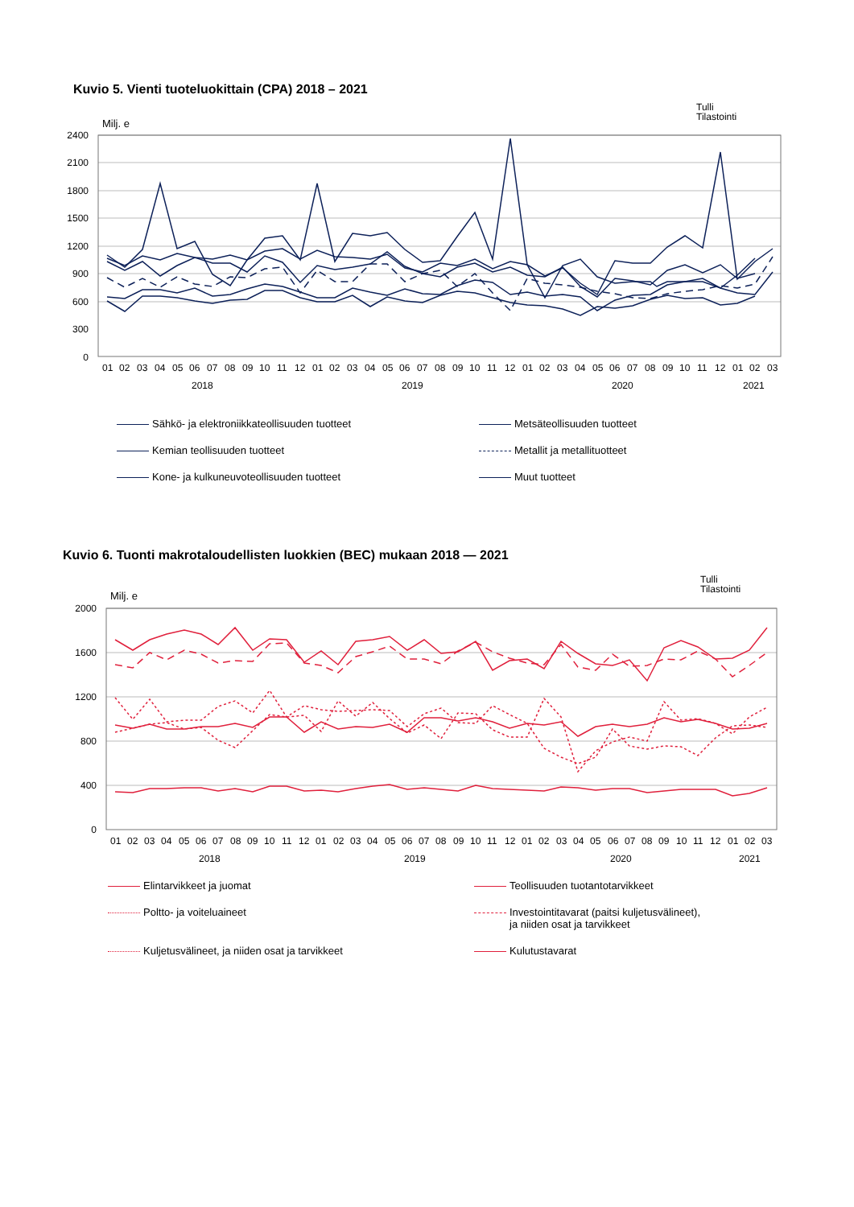Kuvio 5. Vienti tuoteluokittain (CPA) 2018 – 2021
Tulli
Tilastointi
Milj. e
2400
2100
1800
1500
1200
900
600
300
0
01
02
03
04
05
06
07
08
09
10
11
12
01
02
03
04
05
06
07
08
09
10
11
12
01
02
03
04
05
06
07
08
09
10
11
12
01
02
03
2018
2019
2020
2021
Sähkö- ja elektroniikkateollisuuden tuotteet
Metsäteollisuuden tuotteet
Kemian teollisuuden tuotteet
Metallit ja metallituotteet
Kone- ja kulkuneuvoteollisuuden tuotteet
Muut tuotteet
Kuvio 6. Tuonti makrotaloudellisten luokkien (BEC) mukaan 2018 — 2021
Tulli
Tilastointi
Milj. e
2000
1600
1200
800
400
0
01
02
03
04
05
06
07
08
09
10
11
12
01
02
03
04
05
06
07
08
09
10
11
12
01
02
03
04
05
06
07
08
09
10
11
12
01
02
03
2018
2019
2020
2021
Elintarvikkeet ja juomat
Teollisuuden tuotantotarvikkeet
Poltto- ja voiteluaineet
Investointitavarat (paitsi kuljetusvälineet),
ja niiden osat ja tarvikkeet
Kuljetusvälineet, ja niiden osat ja tarvikkeet
Kulutustavarat